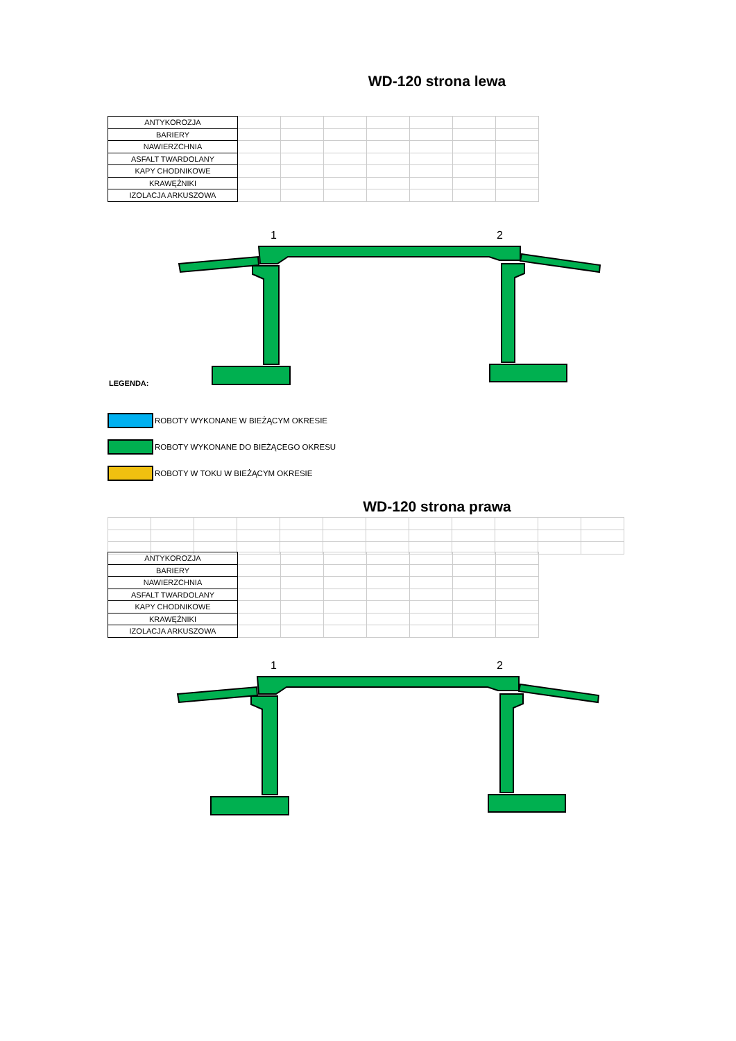WD-120 strona lewa
| ANTYKOROZJA | | | | | | | |
| BARIERY | | | | | | | |
| NAWIERZCHNIA | | | | | | | |
| ASFALT TWARDOLANY | | | | | | | |
| KAPY CHODNIKOWE | | | | | | | |
| KRAWĘŻNIKI | | | | | | | |
| IZOLACJA ARKUSZOWA | | | | | | | |
1 2
LEGENDA:
ROBOTY WYKONANE W BIEŻĄCYM OKRESIE
ROBOTY WYKONANE DO BIEŻĄCEGO OKRESU
ROBOTY W TOKU W BIEŻĄCYM OKRESIE
WD-120 strona prawa
| ANTYKOROZJA | | | | | | | |
| BARIERY | | | | | | | |
| NAWIERZCHNIA | | | | | | | |
| ASFALT TWARDOLANY | | | | | | | |
| KAPY CHODNIKOWE | | | | | | | |
| KRAWĘŻNIKI | | | | | | | |
| IZOLACJA ARKUSZOWA | | | | | | | |
1 2